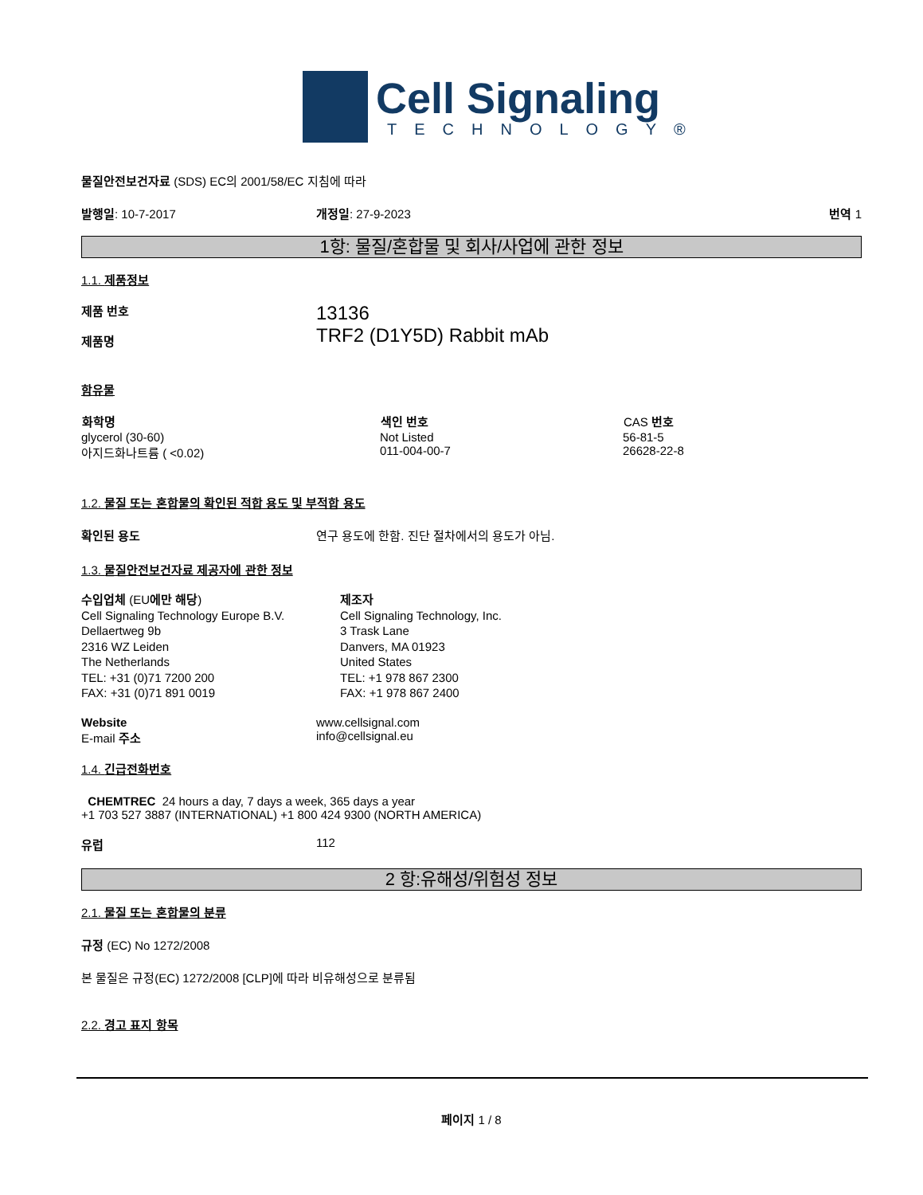Cell Signaling
TECHNOLOGY®
물질안전보건자료 (SDS) EC의 2001/58/EC 지침에 따라
발행일: 10-7-2017 개정일: 27-9-2023 번역 1
1항: 물질/혼합물 및 회사/사업에 관한 정보
1.1. 제품정보
제품 번호
제품명
13136
TRF2 (D1Y5D) Rabbit mAb
함유물
| 화학명 | 색인 번호 | CAS 번호 |
| --- | --- | --- |
| glycerol (30-60) | Not Listed | 56-81-5 |
| 아지드화나트륨 ( <0.02) | 011-004-00-7 | 26628-22-8 |
1.2. 물질 또는 혼합물의 확인된 적합 용도 및 부적합 용도
확인된 용도 연구 용도에 한함. 진단 절차에서의 용도가 아님.
1.3. 물질안전보건자료 제공자에 관한 정보
수입업체 (EU에만 해당)
Cell Signaling Technology Europe B.V.
Dellaertweg 9b
2316 WZ Leiden
The Netherlands
TEL: +31 (0)71 7200 200
FAX: +31 (0)71 891 0019
제조자
Cell Signaling Technology, Inc.
3 Trask Lane
Danvers, MA 01923
United States
TEL: +1 978 867 2300
FAX: +1 978 867 2400
Website
E-mail 주소
www.cellsignal.com
info@cellsignal.eu
1.4. 긴급전화번호
CHEMTREC 24 hours a day, 7 days a week, 365 days a year
+1 703 527 3887 (INTERNATIONAL) +1 800 424 9300 (NORTH AMERICA)
유럽 112
2 항:유해성/위험성 정보
2.1. 물질 또는 혼합물의 분류
규정 (EC) No 1272/2008
본 물질은 규정(EC) 1272/2008 [CLP]에 따라 비유해성으로 분류됨
2.2. 경고 표지 항목
페이지 1 / 8